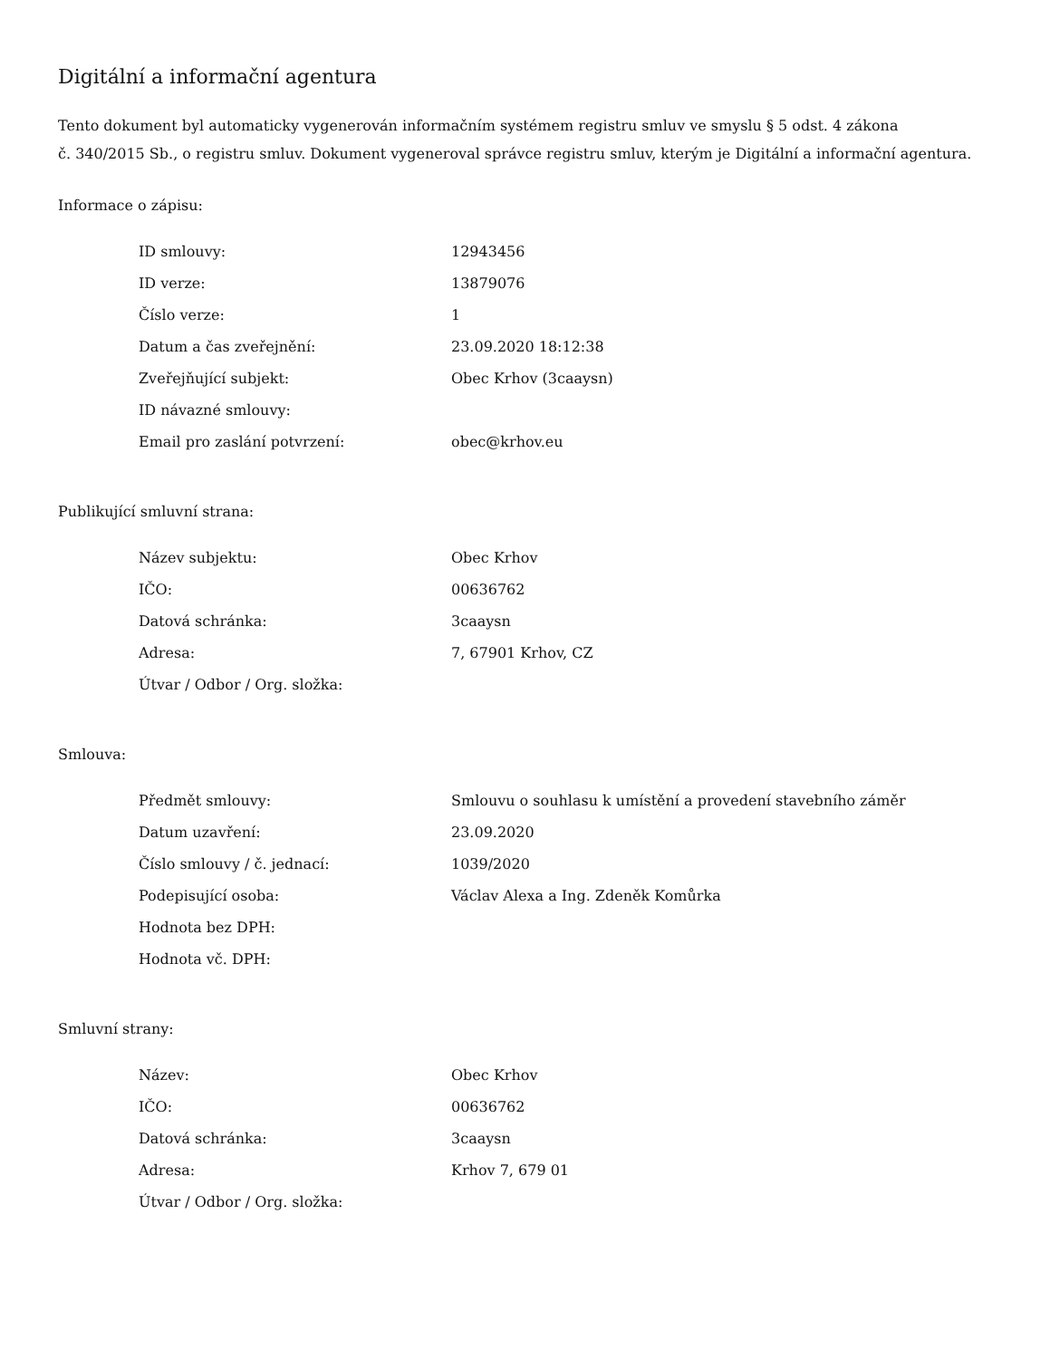Digitální a informační agentura
Tento dokument byl automaticky vygenerován informačním systémem registru smluv ve smyslu § 5 odst. 4 zákona
č. 340/2015 Sb., o registru smluv. Dokument vygeneroval správce registru smluv, kterým je Digitální a informační agentura.
Informace o zápisu:
| ID smlouvy: | 12943456 |
| ID verze: | 13879076 |
| Číslo verze: | 1 |
| Datum a čas zveřejnění: | 23.09.2020 18:12:38 |
| Zveřejňující subjekt: | Obec Krhov (3caaysn) |
| ID návazné smlouvy: | |
| Email pro zaslání potvrzení: | obec@krhov.eu |
Publikující smluvní strana:
| Název subjektu: | Obec Krhov |
| IČO: | 00636762 |
| Datová schránka: | 3caaysn |
| Adresa: | 7, 67901 Krhov, CZ |
| Útvar / Odbor / Org. složka: | |
Smlouva:
| Předmět smlouvy: | Smlouvu o souhlasu k umístění a provedení stavebního záměr |
| Datum uzavření: | 23.09.2020 |
| Číslo smlouvy / č. jednací: | 1039/2020 |
| Podepisující osoba: | Václav Alexa a Ing. Zdeněk Komůrka |
| Hodnota bez DPH: | |
| Hodnota vč. DPH: | |
Smluvní strany:
| Název: | Obec Krhov |
| IČO: | 00636762 |
| Datová schránka: | 3caaysn |
| Adresa: | Krhov 7, 679 01 |
| Útvar / Odbor / Org. složka: | |